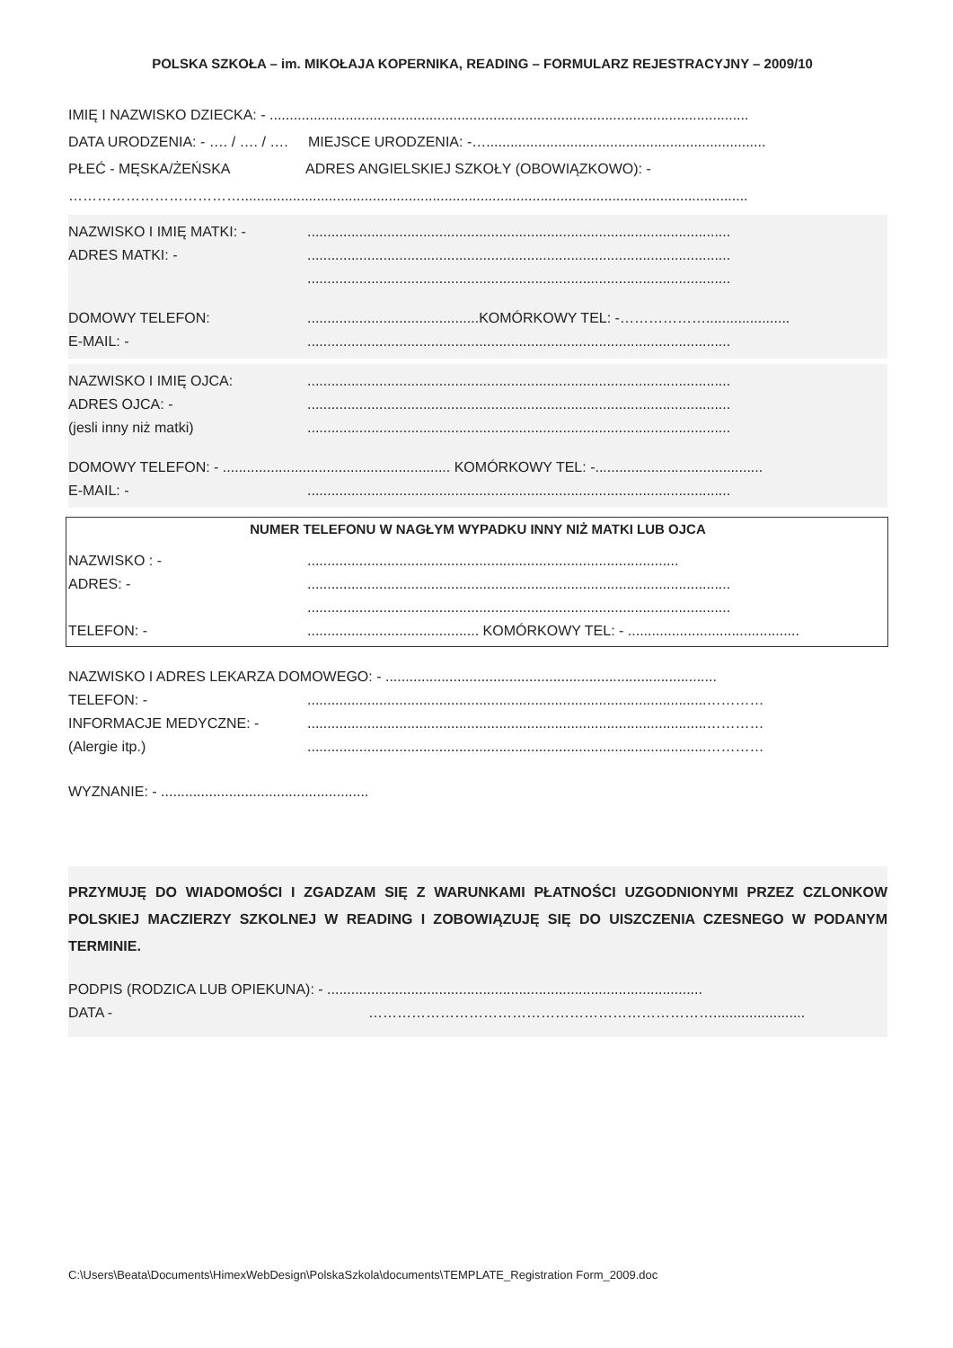POLSKA SZKOŁA – im. MIKOŁAJA KOPERNIKA, READING – FORMULARZ REJESTRACYJNY – 2009/10
IMIĘ I NAZWISKO DZIECKA: - ........................................................................................................................
DATA URODZENIA: - …. / …. / …. MIEJSCE URODZENIA: -…......................................................................
PŁEĆ - MĘSKA/ŻEŃSKA ADRES ANGIELSKIEJ SZKOŁY (OBOWIĄZKOWO): -
………………………………...............................................................................................................................
NAZWISKO I IMIĘ MATKI: -..........................................................................................................
ADRES MATKI: -..........................................................................................................
..........................................................................................................
DOMOWY TELEFON:...........................................KOMÓRKOWY TEL: -……………….....................
E-MAIL: -..........................................................................................................
NAZWISKO I IMIĘ OJCA:..........................................................................................................
ADRES OJCA: -..........................................................................................................
(jesli inny niż matki)..........................................................................................................
DOMOWY TELEFON: - ......................................................... KOMÓRKOWY TEL: -..........................................
E-MAIL: -..........................................................................................................
NUMER TELEFONU W NAGŁYM WYPADKU INNY NIŻ MATKI LUB OJCA
NAZWISKO : -.............................................................................................
ADRES: -..........................................................................................................
..........................................................................................................
TELEFON: -........................................... KOMÓRKOWY TEL: - ...........................................
NAZWISKO I ADRES LEKARZA DOMOWEGO: - ...................................................................................
TELEFON: -....................................................................................................…………
INFORMACJE MEDYCZNE: -....................................................................................................…………
(Alergie itp.)....................................................................................................…………
WYZNANIE: - ....................................................
PRZYMUJĘ DO WIADOMOŚCI I ZGADZAM SIĘ Z WARUNKAMI PŁATNOŚCI UZGODNIONYMI PRZEZ CZLONKOW POLSKIEJ MACZIERZY SZKOLNEJ W READING I ZOBOWIĄZUJĘ SIĘ DO UISZCZENIA CZESNEGO W PODANYM TERMINIE.
PODPIS (RODZICA LUB OPIEKUNA): - ..............................................................................................
DATA - ……………………………………………………………….......................
C:\Users\Beata\Documents\HimexWebDesign\PolskaSzkola\documents\TEMPLATE_Registration Form_2009.doc